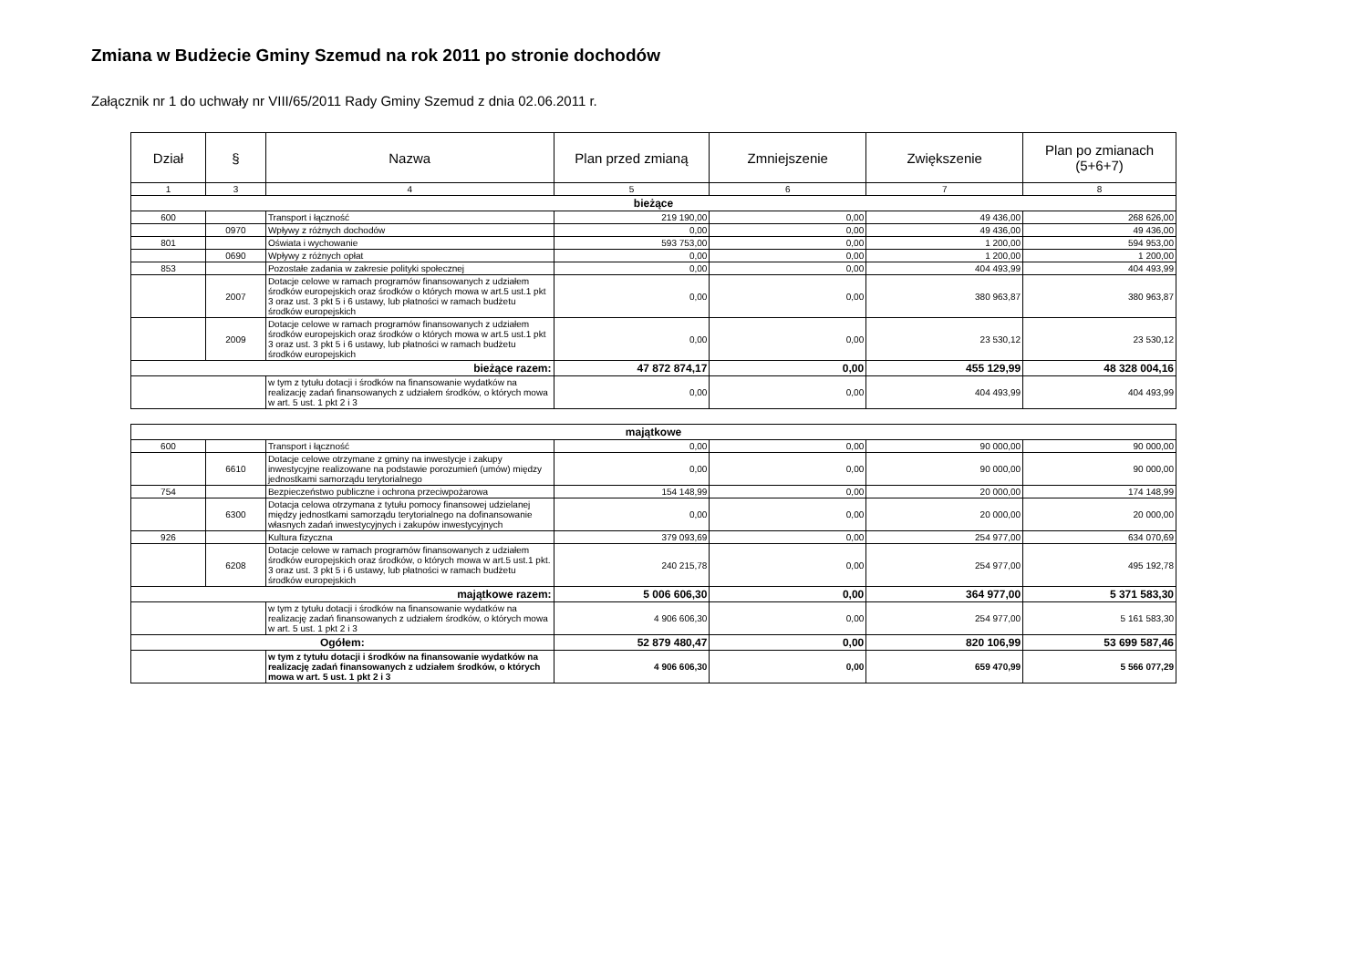Zmiana w Budżecie Gminy Szemud na rok 2011 po stronie dochodów
Załącznik nr 1 do uchwały nr VIII/65/2011 Rady Gminy Szemud z dnia 02.06.2011 r.
| Dział | § | Nazwa | Plan przed zmianą | Zmniejszenie | Zwiększenie | Plan po zmianach (5+6+7) |
| --- | --- | --- | --- | --- | --- | --- |
| 1 | 3 | 4 | 5 | 6 | 7 | 8 |
| bieżące | | | | | | |
| 600 | | Transport i łączność | 219 190,00 | 0,00 | 49 436,00 | 268 626,00 |
| | 0970 | Wpływy z różnych dochodów | 0,00 | 0,00 | 49 436,00 | 49 436,00 |
| 801 | | Oświata i wychowanie | 593 753,00 | 0,00 | 1 200,00 | 594 953,00 |
| | 0690 | Wpływy z różnych opłat | 0,00 | 0,00 | 1 200,00 | 1 200,00 |
| 853 | | Pozostałe zadania w zakresie polityki społecznej | 0,00 | 0,00 | 404 493,99 | 404 493,99 |
| | 2007 | Dotacje celowe w ramach programów finansowanych z udziałem środków europejskich oraz środków o których mowa w art.5 ust.1 pkt 3 oraz ust. 3 pkt 5 i 6 ustawy, lub płatności w ramach budżetu środków europejskich | 0,00 | 0,00 | 380 963,87 | 380 963,87 |
| | 2009 | Dotacje celowe w ramach programów finansowanych z udziałem środków europejskich oraz środków o których mowa w art.5 ust.1 pkt 3 oraz ust. 3 pkt 5 i 6 ustawy, lub płatności w ramach budżetu środków europejskich | 0,00 | 0,00 | 23 530,12 | 23 530,12 |
| bieżące razem: | | | 47 872 874,17 | 0,00 | 455 129,99 | 48 328 004,16 |
| | | w tym z tytułu dotacji i środków na finansowanie wydatków na realizację zadań finansowanych z udziałem środków, o których mowa w art. 5 ust. 1 pkt 2 i 3 | 0,00 | 0,00 | 404 493,99 | 404 493,99 |
| majątkowe | | | | | | |
| 600 | | Transport i łączność | 0,00 | 0,00 | 90 000,00 | 90 000,00 |
| | 6610 | Dotacje celowe otrzymane z gminy na inwestycje i zakupy inwestycyjne realizowane na podstawie porozumień (umów) między jednostkami samorządu terytorialnego | 0,00 | 0,00 | 90 000,00 | 90 000,00 |
| 754 | | Bezpieczeństwo publiczne i ochrona przeciwpożarowa | 154 148,99 | 0,00 | 20 000,00 | 174 148,99 |
| | 6300 | Dotacja celowa otrzymana z tytułu pomocy finansowej udzielanej między jednostkami samorządu terytorialnego na dofinansowanie własnych zadań inwestycyjnych i zakupów inwestycyjnych | 0,00 | 0,00 | 20 000,00 | 20 000,00 |
| 926 | | Kultura fizyczna | 379 093,69 | 0,00 | 254 977,00 | 634 070,69 |
| | 6208 | Dotacje celowe w ramach programów finansowanych z udziałem środków europejskich oraz środków, o których mowa w art.5 ust.1 pkt. 3 oraz ust. 3 pkt 5 i 6 ustawy, lub płatności w ramach budżetu środków europejskich | 240 215,78 | 0,00 | 254 977,00 | 495 192,78 |
| majątkowe razem: | | | 5 006 606,30 | 0,00 | 364 977,00 | 5 371 583,30 |
| | | w tym z tytułu dotacji i środków na finansowanie wydatków na realizację zadań finansowanych z udziałem środków, o których mowa w art. 5 ust. 1 pkt 2 i 3 | 4 906 606,30 | 0,00 | 254 977,00 | 5 161 583,30 |
| Ogółem: | | | 52 879 480,47 | 0,00 | 820 106,99 | 53 699 587,46 |
| | | w tym z tytułu dotacji i środków na finansowanie wydatków na realizację zadań finansowanych z udziałem środków, o których mowa w art. 5 ust. 1 pkt 2 i 3 | 4 906 606,30 | 0,00 | 659 470,99 | 5 566 077,29 |